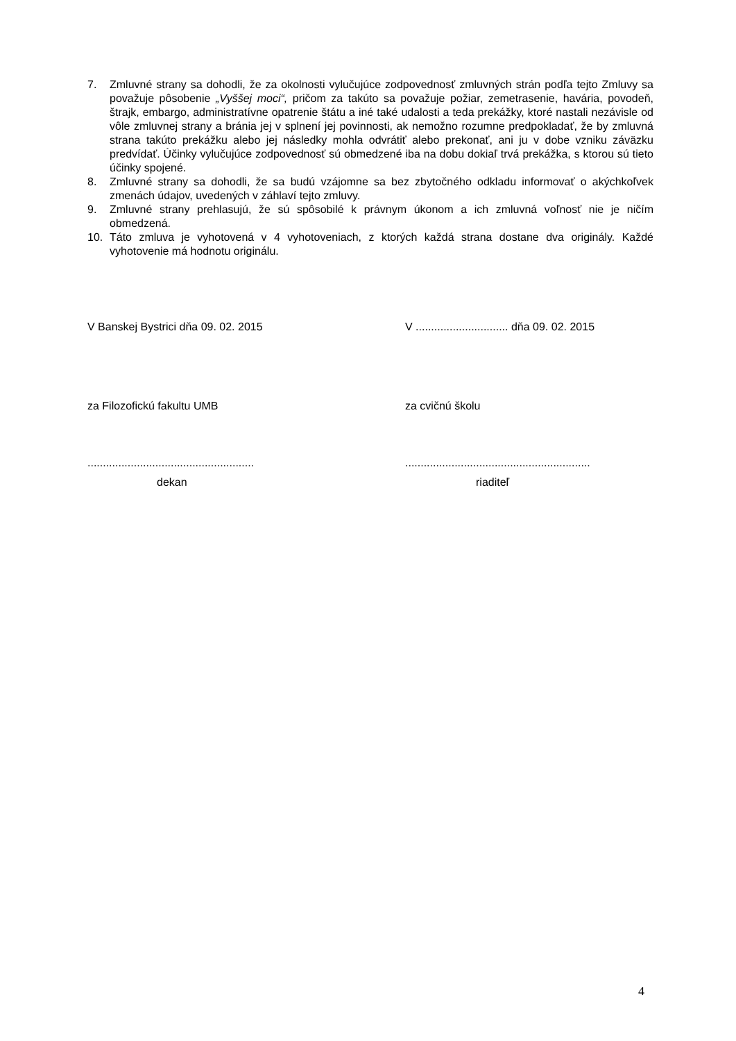7. Zmluvné strany sa dohodli, že za okolnosti vylučujúce zodpovednosť zmluvných strán podľa tejto Zmluvy sa považuje pôsobenie „Vyššej moci“, pričom za takúto sa považuje požiar, zemetrasenie, havária, povodeň, štrajk, embargo, administratívne opatrenie štátu a iné také udalosti a teda prekážky, ktoré nastali nezávisle od vôle zmluvnej strany a bránia jej v splnení jej povinnosti, ak nemožno rozumne predpokladať, že by zmluvná strana takúto prekážku alebo jej následky mohla odvrátiť alebo prekonať, ani ju v dobe vzniku záväzku predvídať. Účinky vylučujúce zodpovednosť sú obmedzené iba na dobu dokiaľ trvá prekážka, s ktorou sú tieto účinky spojené.
8. Zmluvné strany sa dohodli, že sa budú vzájomne sa bez zbytočného odkladu informovať o akýchkoľvek zmenách údajov, uvedených v záhlaví tejto zmluvy.
9. Zmluvné strany prehlasujú, že sú spôsobilé k právnym úkonom a ich zmluvná voľnosť nie je ničím obmedzená.
10. Táto zmluva je vyhotovená v 4 vyhotoveniach, z ktorých každá strana dostane dva originály. Každé vyhotovenie má hodnotu originálu.
V Banskej Bystrici dňa 09. 02. 2015 V .............................. dňa 09. 02. 2015
za Filozofickú fakultu UMB za cvičnú školu
......................................................
............................................................
dekan riaditeľ
4